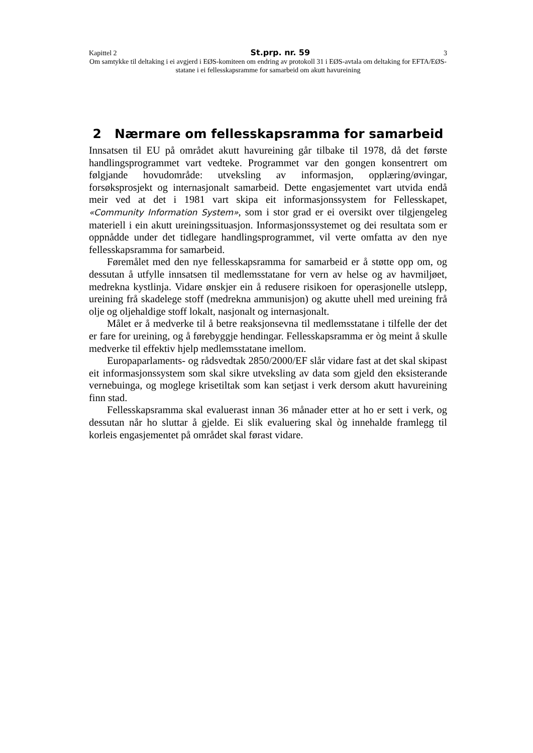Kapittel 2 St.prp. nr. 59 3
Om samtykke til deltaking i ei avgjerd i EØS-komiteen om endring av protokoll 31 i EØS-avtala om deltaking for EFTA/EØS-statane i ei fellesskapsramme for samarbeid om akutt havureining
2 Nærmare om fellesskapsramma for samarbeid
Innsatsen til EU på området akutt havureining går tilbake til 1978, då det første handlingsprogrammet vart vedteke. Programmet var den gongen konsentrert om følgjande hovudområde: utveksling av informasjon, opplæring/øvingar, forsøksprosjekt og internasjonalt samarbeid. Dette engasjementet vart utvida endå meir ved at det i 1981 vart skipa eit informasjonssystem for Fellesskapet, «Community Information System», som i stor grad er ei oversikt over tilgjengeleg materiell i ein akutt ureiningssituasjon. Informasjonssystemet og dei resultata som er oppnådde under det tidlegare handlingsprogrammet, vil verte omfatta av den nye fellesskapsramma for samarbeid.
Føremålet med den nye fellesskapsramma for samarbeid er å støtte opp om, og dessutan å utfylle innsatsen til medlemsstatane for vern av helse og av havmiljøet, medrekna kystlinja. Vidare ønskjer ein å redusere risikoen for operasjonelle utslepp, ureining frå skadelege stoff (medrekna ammunisjon) og akutte uhell med ureining frå olje og oljehaldige stoff lokalt, nasjonalt og internasjonalt.
Målet er å medverke til å betre reaksjonsevna til medlemsstatane i tilfelle der det er fare for ureining, og å førebyggje hendingar. Fellesskapsramma er òg meint å skulle medverke til effektiv hjelp medlemsstatane imellom.
Europaparlaments- og rådsvedtak 2850/2000/EF slår vidare fast at det skal skipast eit informasjonssystem som skal sikre utveksling av data som gjeld den eksisterande vernebuinga, og moglege krisetiltak som kan setjast i verk dersom akutt havureining finn stad.
Fellesskapsramma skal evaluerast innan 36 månader etter at ho er sett i verk, og dessutan når ho sluttar å gjelde. Ei slik evaluering skal òg innehalde framlegg til korleis engasjementet på området skal førast vidare.